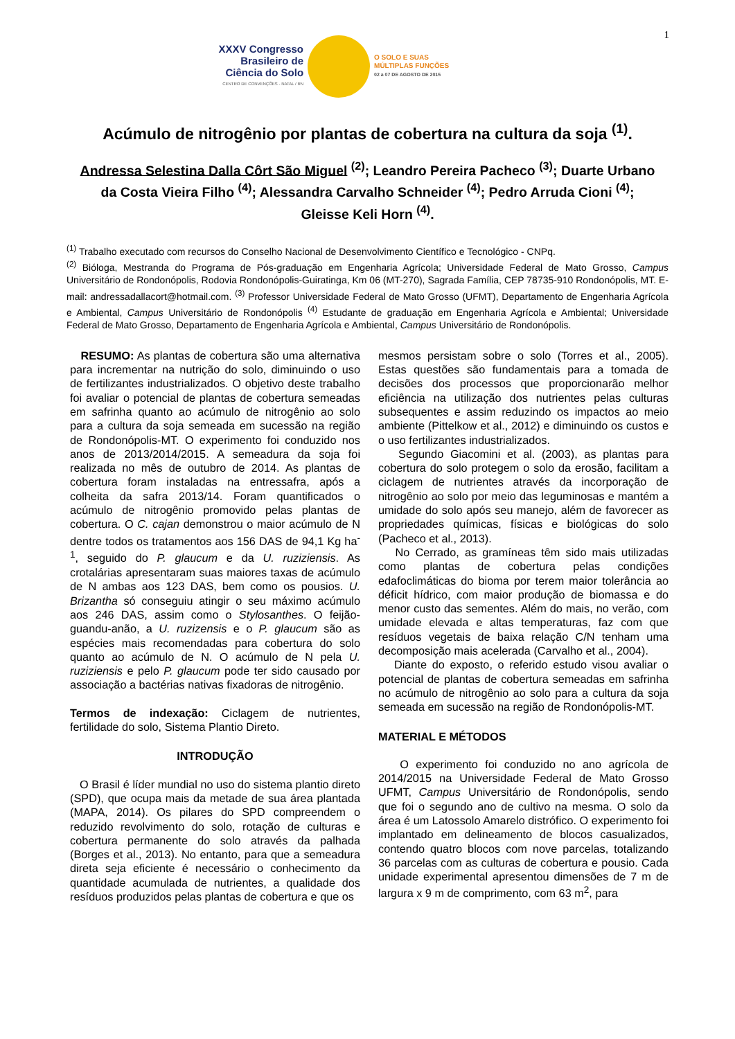1
XXXV Congresso
Brasileiro de
Ciência do Solo
CENTRO DE CONVENÇÕES - NATAL / RN
O SOLO E SUAS
MÚLTIPLAS FUNÇÕES
02 a 07 DE AGOSTO DE 2015
Acúmulo de nitrogênio por plantas de cobertura na cultura da soja <sup>(1)</sup>.
Andressa Selestina Dalla Côrt São Miguel <sup>(2)</sup>; Leandro Pereira Pacheco <sup>(3)</sup>; Duarte Urbano da Costa Vieira Filho <sup>(4)</sup>; Alessandra Carvalho Schneider <sup>(4)</sup>; Pedro Arruda Cioni <sup>(4)</sup>; Gleisse Keli Horn <sup>(4)</sup>.
<sup>(1)</sup> Trabalho executado com recursos do Conselho Nacional de Desenvolvimento Científico e Tecnológico - CNPq.
<sup>(2)</sup> Bióloga, Mestranda do Programa de Pós-graduação em Engenharia Agrícola; Universidade Federal de Mato Grosso, Campus Universitário de Rondonópolis, Rodovia Rondonópolis-Guiratinga, Km 06 (MT-270), Sagrada Família, CEP 78735-910 Rondonópolis, MT. E-mail: andressadallacort@hotmail.com. <sup>(3)</sup> Professor Universidade Federal de Mato Grosso (UFMT), Departamento de Engenharia Agrícola e Ambiental, Campus Universitário de Rondonópolis <sup>(4)</sup> Estudante de graduação em Engenharia Agrícola e Ambiental; Universidade Federal de Mato Grosso, Departamento de Engenharia Agrícola e Ambiental, Campus Universitário de Rondonópolis.
RESUMO: As plantas de cobertura são uma alternativa para incrementar na nutrição do solo, diminuindo o uso de fertilizantes industrializados. O objetivo deste trabalho foi avaliar o potencial de plantas de cobertura semeadas em safrinha quanto ao acúmulo de nitrogênio ao solo para a cultura da soja semeada em sucessão na região de Rondonópolis-MT. O experimento foi conduzido nos anos de 2013/2014/2015. A semeadura da soja foi realizada no mês de outubro de 2014. As plantas de cobertura foram instaladas na entressafra, após a colheita da safra 2013/14. Foram quantificados o acúmulo de nitrogênio promovido pelas plantas de cobertura. O C. cajan demonstrou o maior acúmulo de N dentre todos os tratamentos aos 156 DAS de 94,1 Kg ha<sup>-1</sup>, seguido do P. glaucum e da U. ruziziensis. As crotalárias apresentaram suas maiores taxas de acúmulo de N ambas aos 123 DAS, bem como os pousios. U. Brizantha só conseguiu atingir o seu máximo acúmulo aos 246 DAS, assim como o Stylosanthes. O feijão-guandu-anão, a U. ruzizensis e o P. glaucum são as espécies mais recomendadas para cobertura do solo quanto ao acúmulo de N. O acúmulo de N pela U. ruziziensis e pelo P. glaucum pode ter sido causado por associação a bactérias nativas fixadoras de nitrogênio.
Termos de indexação: Ciclagem de nutrientes, fertilidade do solo, Sistema Plantio Direto.
INTRODUÇÃO
O Brasil é líder mundial no uso do sistema plantio direto (SPD), que ocupa mais da metade de sua área plantada (MAPA, 2014). Os pilares do SPD compreendem o reduzido revolvimento do solo, rotação de culturas e cobertura permanente do solo através da palhada (Borges et al., 2013). No entanto, para que a semeadura direta seja eficiente é necessário o conhecimento da quantidade acumulada de nutrientes, a qualidade dos resíduos produzidos pelas plantas de cobertura e que os
mesmos persistam sobre o solo (Torres et al., 2005). Estas questões são fundamentais para a tomada de decisões dos processos que proporcionarão melhor eficiência na utilização dos nutrientes pelas culturas subsequentes e assim reduzindo os impactos ao meio ambiente (Pittelkow et al., 2012) e diminuindo os custos e o uso fertilizantes industrializados.
Segundo Giacomini et al. (2003), as plantas para cobertura do solo protegem o solo da erosão, facilitam a ciclagem de nutrientes através da incorporação de nitrogênio ao solo por meio das leguminosas e mantém a umidade do solo após seu manejo, além de favorecer as propriedades químicas, físicas e biológicas do solo (Pacheco et al., 2013).
No Cerrado, as gramíneas têm sido mais utilizadas como plantas de cobertura pelas condições edafoclimáticas do bioma por terem maior tolerância ao déficit hídrico, com maior produção de biomassa e do menor custo das sementes. Além do mais, no verão, com umidade elevada e altas temperaturas, faz com que resíduos vegetais de baixa relação C/N tenham uma decomposição mais acelerada (Carvalho et al., 2004).
Diante do exposto, o referido estudo visou avaliar o potencial de plantas de cobertura semeadas em safrinha no acúmulo de nitrogênio ao solo para a cultura da soja semeada em sucessão na região de Rondonópolis-MT.
MATERIAL E MÉTODOS
O experimento foi conduzido no ano agrícola de 2014/2015 na Universidade Federal de Mato Grosso UFMT, Campus Universitário de Rondonópolis, sendo que foi o segundo ano de cultivo na mesma. O solo da área é um Latossolo Amarelo distrófico. O experimento foi implantado em delineamento de blocos casualizados, contendo quatro blocos com nove parcelas, totalizando 36 parcelas com as culturas de cobertura e pousio. Cada unidade experimental apresentou dimensões de 7 m de largura x 9 m de comprimento, com 63 m<sup>2</sup>, para